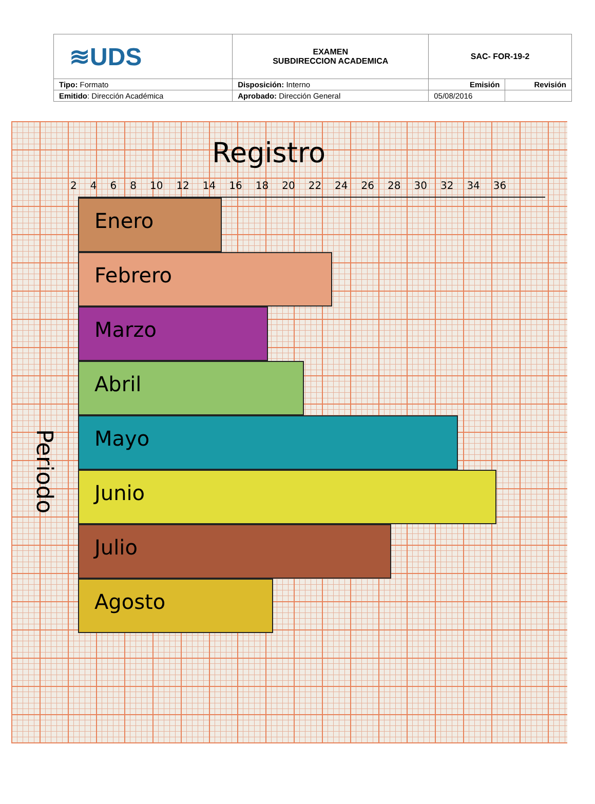| ≋UDS | EXAMEN SUBDIRECCION ACADEMICA | SAC- FOR-19-2 | |
| Tipo: Formato | Disposición: Interno | Emisión | Revisión |
| Emitido : Dirección Académica | Aprobado: Dirección General | 05/08/2016 | |
Registro
2 4 6 8 10 12 14 16 18 20 22 24 26 28 30 32 34 36
Periodo
Enero
Febrero
Marzo
Abril
Mayo
Junio
Julio
Agosto